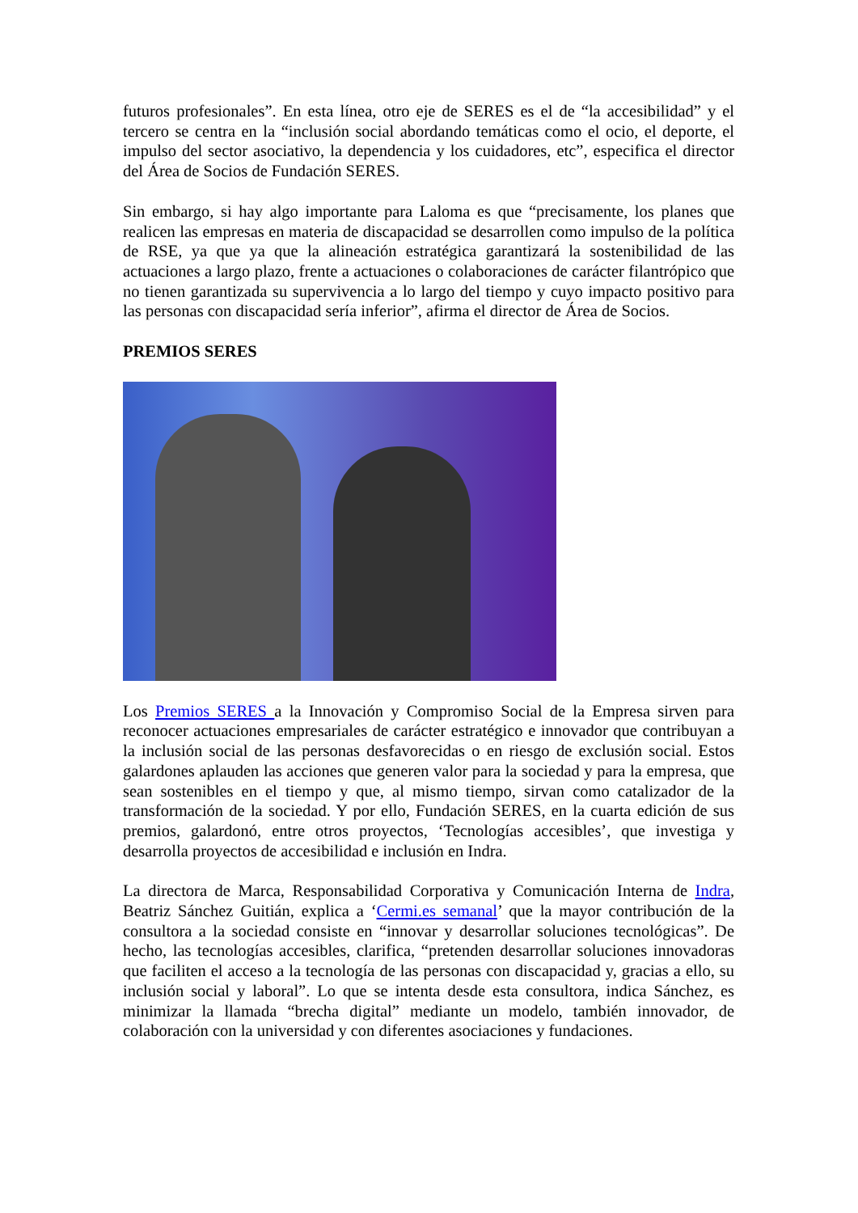futuros profesionales”. En esta línea, otro eje de SERES es el de “la accesibilidad” y el tercero se centra en la “inclusión social abordando temáticas como el ocio, el deporte, el impulso del sector asociativo, la dependencia y los cuidadores, etc”, especifica el director del Área de Socios de Fundación SERES.
Sin embargo, si hay algo importante para Laloma es que “precisamente, los planes que realicen las empresas en materia de discapacidad se desarrollen como impulso de la política de RSE, ya que ya que la alineación estratégica garantizará la sostenibilidad de las actuaciones a largo plazo, frente a actuaciones o colaboraciones de carácter filantrópico que no tienen garantizada su supervivencia a lo largo del tiempo y cuyo impacto positivo para las personas con discapacidad sería inferior”, afirma el director de Área de Socios.
PREMIOS SERES
Los Premios SERES a la Innovación y Compromiso Social de la Empresa sirven para reconocer actuaciones empresariales de carácter estratégico e innovador que contribuyan a la inclusión social de las personas desfavorecidas o en riesgo de exclusión social. Estos galardones aplauden las acciones que generen valor para la sociedad y para la empresa, que sean sostenibles en el tiempo y que, al mismo tiempo, sirvan como catalizador de la transformación de la sociedad. Y por ello, Fundación SERES, en la cuarta edición de sus premios, galardonó, entre otros proyectos, ‘Tecnologías accesibles’, que investiga y desarrolla proyectos de accesibilidad e inclusión en Indra.
La directora de Marca, Responsabilidad Corporativa y Comunicación Interna de Indra, Beatriz Sánchez Guitián, explica a ‘Cermi.es semanal’ que la mayor contribución de la consultora a la sociedad consiste en “innovar y desarrollar soluciones tecnológicas”. De hecho, las tecnologías accesibles, clarifica, “pretenden desarrollar soluciones innovadoras que faciliten el acceso a la tecnología de las personas con discapacidad y, gracias a ello, su inclusión social y laboral”. Lo que se intenta desde esta consultora, indica Sánchez, es minimizar la llamada “brecha digital” mediante un modelo, también innovador, de colaboración con la universidad y con diferentes asociaciones y fundaciones.